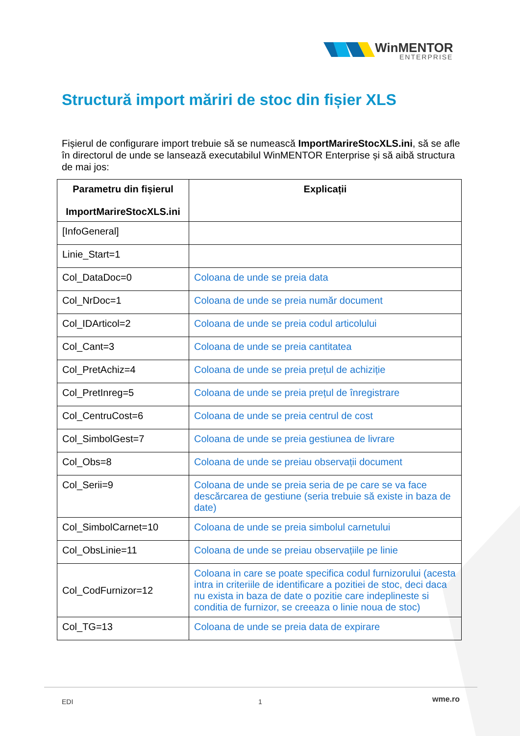WinMENTOR
ENTERPRISE
Structură import măriri de stoc din fișier XLS
Fișierul de configurare import trebuie să se numească ImportMarireStocXLS.ini, să se afle în directorul de unde se lansează executabilul WinMENTOR Enterprise și să aibă structura de mai jos:
| Parametru din fișierul ImportMarireStocXLS.ini | Explicații |
| --- | --- |
| [InfoGeneral] | |
| Linie_Start=1 | |
| Col_DataDoc=0 | Coloana de unde se preia data |
| Col_NrDoc=1 | Coloana de unde se preia număr document |
| Col_IDArticol=2 | Coloana de unde se preia codul articolului |
| Col_Cant=3 | Coloana de unde se preia cantitatea |
| Col_PretAchiz=4 | Coloana de unde se preia prețul de achiziție |
| Col_PretInreg=5 | Coloana de unde se preia prețul de înregistrare |
| Col_CentruCost=6 | Coloana de unde se preia centrul de cost |
| Col_SimbolGest=7 | Coloana de unde se preia gestiunea de livrare |
| Col_Obs=8 | Coloana de unde se preiau observații document |
| Col_Serii=9 | Coloana de unde se preia seria de pe care se va face descărcarea de gestiune (seria trebuie să existe in baza de date) |
| Col_SimbolCarnet=10 | Coloana de unde se preia simbolul carnetului |
| Col_ObsLinie=11 | Coloana de unde se preiau observațiile pe linie |
| Col_CodFurnizor=12 | Coloana in care se poate specifica codul furnizorului (acesta intra in criteriile de identificare a pozitiei de stoc, deci daca nu exista in baza de date o pozitie care indeplineste si conditia de furnizor, se creeaza o linie noua de stoc) |
| Col_TG=13 | Coloana de unde se preia data de expirare |
EDI 1 wme.ro